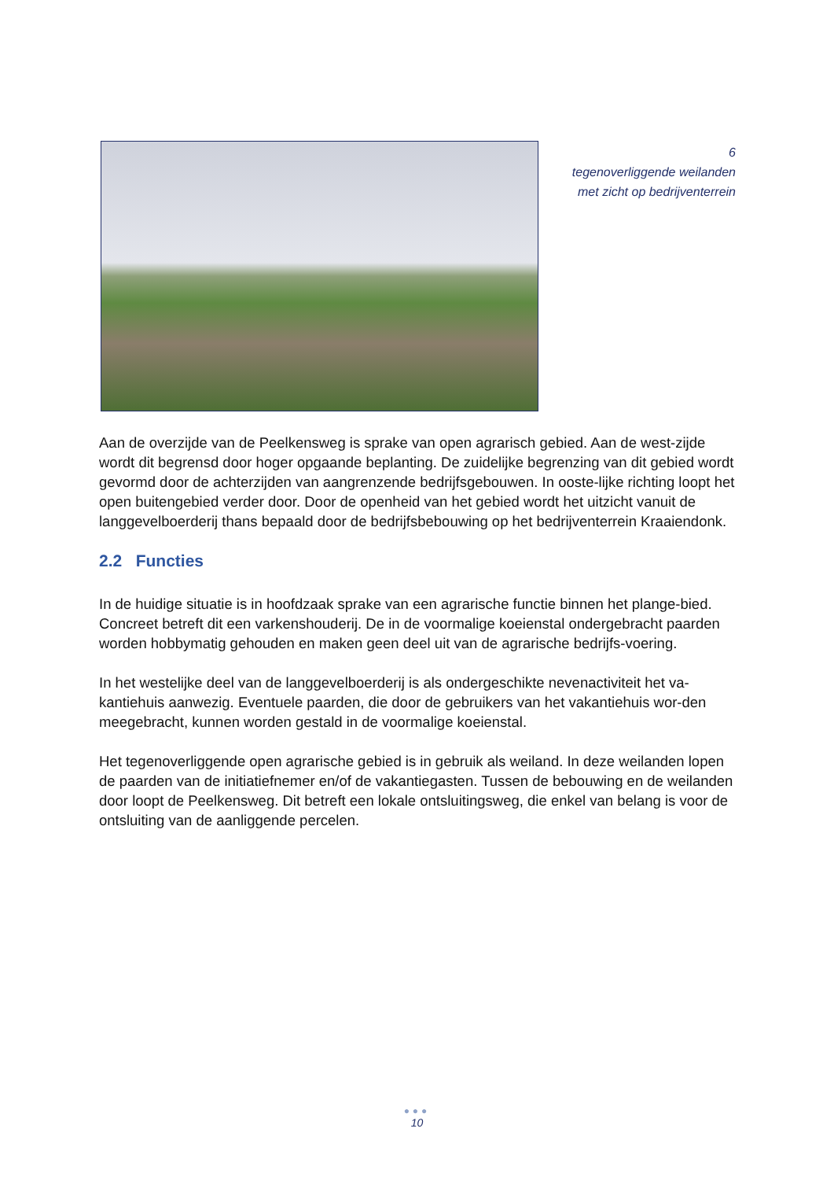6
tegenoverliggende weilanden
met zicht op bedrijventerrein
Aan de overzijde van de Peelkensweg is sprake van open agrarisch gebied. Aan de west-zijde wordt dit begrensd door hoger opgaande beplanting. De zuidelijke begrenzing van dit gebied wordt gevormd door de achterzijden van aangrenzende bedrijfsgebouwen. In ooste-lijke richting loopt het open buitengebied verder door. Door de openheid van het gebied wordt het uitzicht vanuit de langgevelboerderij thans bepaald door de bedrijfsbebouwing op het bedrijventerrein Kraaiendonk.
2.2 Functies
In de huidige situatie is in hoofdzaak sprake van een agrarische functie binnen het plange-bied. Concreet betreft dit een varkenshouderij. De in de voormalige koeienstal ondergebracht paarden worden hobbymatig gehouden en maken geen deel uit van de agrarische bedrijfs-voering.
In het westelijke deel van de langgevelboerderij is als ondergeschikte nevenactiviteit het va-kantiehuis aanwezig. Eventuele paarden, die door de gebruikers van het vakantiehuis wor-den meegebracht, kunnen worden gestald in de voormalige koeienstal.
Het tegenoverliggende open agrarische gebied is in gebruik als weiland. In deze weilanden lopen de paarden van de initiatiefnemer en/of de vakantiegasten. Tussen de bebouwing en de weilanden door loopt de Peelkensweg. Dit betreft een lokale ontsluitingsweg, die enkel van belang is voor de ontsluiting van de aanliggende percelen.
●●●
10